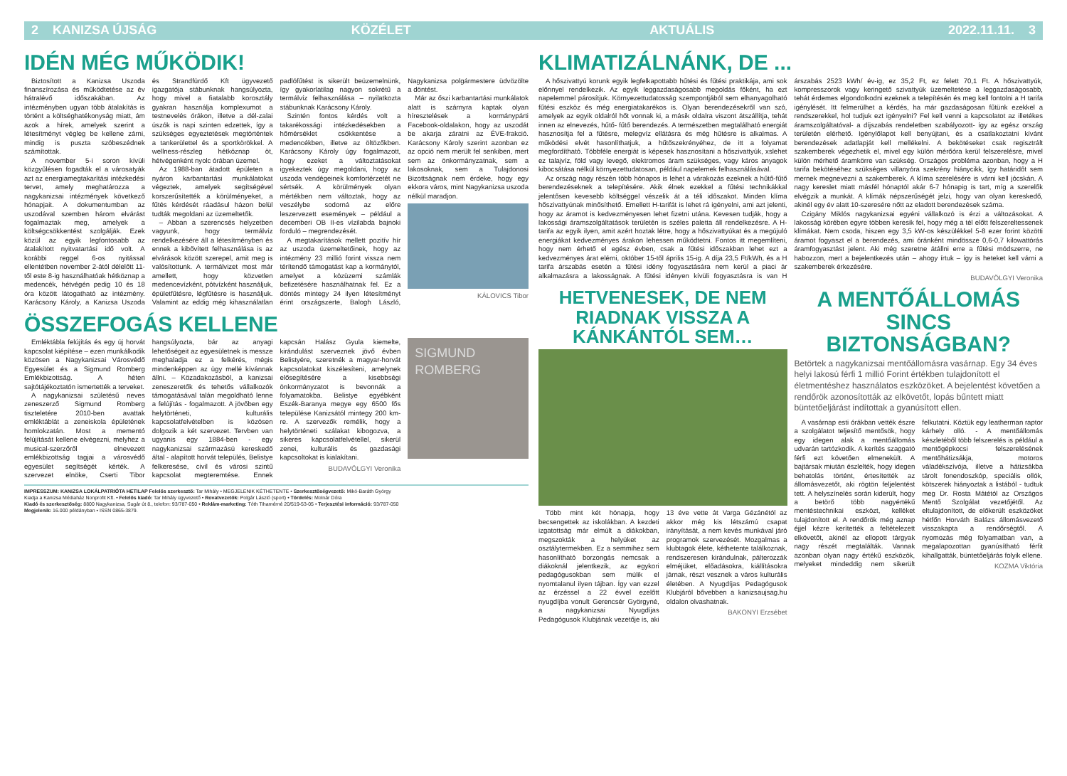2 KANIZSA ÚJSÁG KÖZÉLET AKTUÁLIS 2022.11.11. 3
IDÉN MÉG MŰKÖDIK!
Biztosított a Kanizsa Uszoda finanszírozása és működtetése az év hátralévő időszakában. Az intézményben ugyan több átalakítás is történt a költséghatékonyság miatt, ám azok a hírek, amelyek szerint a létesítményt végleg be kellene zárni, mindig is puszta szóbeszédnek számítottak.
A november 5-i soron kívüli közgyűlésen fogadták el a városatyák azt az energiamegtakarítási intézkedési tervet, amely meghatározza a nagykanizsai intézmények következő hónapjait. A dokumentumban az uszodával szemben három elvárást fogalmaztak meg, amelyek a költségcsökkentést szolgálják. Ezek közül az egyik legfontosabb az átalakított nyitvatartási idő volt. A korábbi reggel 6-os nyitással ellentétben november 2-ától délelőtt 11-től este 8-ig használhatóak hétköznap a medencék, hétvégén pedig 10 és 18 óra között látogatható az intézmény. Karácsony Károly, a Kanizsa Uszoda és Strandfürdő Kft ügyvezető igazgatója stábunknak hangsúlyozta, hogy mivel a fiatalabb korosztály gyakran használja komplexumot a testnevelés órákon, illetve a dél-zalai úszók is napi szinten edzettek, így a szükséges egyeztetések megtörténtek a tankerülettel és a sportkörökkel. A wellness-részleg hétköznap öt, hétvégenként nyolc órában üzemel.
Az 1988-ban átadott épületen a nyáron karbantartási munkálatokat végeztek, amelyek segítségével korszerűsítették a körülményeket, a fűtés kérdését ráadásul házon belül tudták megoldani az üzemeltetők.
– Abban a szerencsés helyzetben vagyunk, hogy termálvíz rendelkezésére áll a létesítményben és ennek a kibővített felhasználása is az elvárások között szerepel, amit meg is valósítottunk. A termálvizet most már amellett, hogy közvetlen medencevízként, pótvízként használjuk, épületfűtésre, légfűtésre is használjuk. Valamint az eddig még kihasználatlan padlófűtést is sikerült beüzemelnünk, így gyakorlatilag nagyon sokrétű a termálvíz felhasználása – nyilatkozta stábunknak Karácsony Károly.
Szintén fontos kérdés volt a takarékossági intézkedésekben a hőmérséklet csökkentése a medencékben, illetve az öltözőkben. Karácsony Károly úgy fogalmazott, hogy ezeket a változtatásokat igyekeztek úgy megoldani, hogy az uszoda vendégeinek komfortérzetét ne sértsék. A körülmények olyan mértékben nem változtak, hogy az veszélybe sodorná az előre leszervezett események – például a decemberi OB II-es vízilabda bajnoki forduló – megrendezését.
A megtakarítások mellett pozitív hír az uszoda üzemeltetőinek, hogy az intézmény 23 millió forint vissza nem térítendő támogatást kap a kormánytól, amelyet a közüzemi számlák befizetésére használhatnak fel. Ez a döntés mintegy 24 ilyen létesítményt érint országszerte, Balogh László, Nagykanizsa polgármestere üdvözölte a döntést.
Már az őszi karbantartási munkálatok alatt is szárnyra kaptak olyan híresztelések a kormánypárti Facebook-oldalakon, hogy az uszodát be akarja záratni az ÉVE-frakció. Karácsony Károly szerint azonban ez az opció nem merült fel senkiben, mert sem az önkormányzatnak, sem a lakosoknak, sem a Tulajdonosi Bizottságnak nem érdeke, hogy egy ekkora város, mint Nagykanizsa uszoda nélkül maradjon.
KÁLOVICS Tibor
ÖSSZEFOGÁS KELLENE
Emléktábla felújítás és egy új horvát kapcsolat kiépítése – ezen munkálkodik közösen a Nagykanizsai Városvédő Egyesület és a Sigmund Romberg Emlékbizottság. A héten sajtótájékoztatón ismertették a terveket.
A nagykanizsai születésű neves zeneszerző Sigmund Romberg tiszteletére 2010-ben avattak emléktáblát a zeneiskola épületének homlokzatán. Most a mementó felújítását kellene elvégezni, melyhez a musical-szerzőről elnevezett emlékbizottság tagjai a városvédő egyesület segítségét kérték. A szervezet elnöke, Cserti Tibor hangsúlyozta, bár az anyagi lehetőségeit az egyesületnek is messze meghaladja ez a felkérés, mégis mindenképpen az ügy mellé kívánnak állni. – Közadakozásból, a kanizsai zeneszeretők és tehetős vállalkozók támogatásával talán megoldható lenne a felújítás - fogalmazott. A jövőben egy helytörténeti, kulturális kapcsolatfelvételben is közösen dolgozik a két szervezet. Tervben van ugyanis egy 1884-ben - egy nagykanizsai származású kereskedő által - alapított horvát település, Belistye felkeresése, civil és városi szintű kapcsolat megteremtése. Ennek kapcsán Halász Gyula kiemelte, kirándulást szerveznek jövő évben Belistyére, szeretnék a magyar-horvát kapcsolatokat kiszélesíteni, amelynek elősegítésére a kisebbségi önkormányzatot is bevonnák a folyamatokba. Belistye egyébként Eszék-Baranya megye egy 6500 fős települése Kanizsától mintegy 200 km-re. A szervezők remélik, hogy a helytörténeti szálakat kibogozva, a sikeres kapcsolatfelvétellel, sikerül zenei, kulturális és gazdasági kapcsoltokat is kialakítani.
BUDAVÖLGYI Veronika
SIGMUND ROMBERG
IMPRESSZUM: KANIZSA LOKÁLPATRIÓTA HETILAP Felelős szerkesztő: Tar Mihály • MEGJELENIK KÉTHETENTE • Szerkesztőségvezető: Mikó-Baráth György
Kiadja a Kanizsa Médiaház Nonprofit Kft. • Felelős kiadó: Tar Mihály ügyvezető • Rovatvezetők: Polgár László (sport) • Tördelés: Molnár Dóra
Kiadó és szerkesztőség: 8800 Nagykanizsa, Sugár út 8., telefon: 93/787-050 • Reklám-marketing: Tóth Tihamérné 20/519-53-05 • Terjesztési információ: 93/787-050
Megjelenik: 16.000 példányban • ISSN 0865-3879.
KLIMATIZÁLNÁNK, DE ...
A hőszivattyú korunk egyik legfelkapottabb hűtési és fűtési praktikája, ami sok előnnyel rendelkezik. Az egyik leggazdaságosabb megoldás főként, ha ezt napelemmel párosítjuk. Környezettudatosság szempontjából sem elhanyagolható fűtési eszköz és még energiatakarékos is. Olyan berendezésekről van szó, amelyek az egyik oldalról hőt vonnak ki, a másik oldalra viszont átszállítja, tehát innen az elnevezés, hűtő- fűtő berendezés. A természetben megtalálható energiát hasznosítja fel a fűtésre, melegvíz ellátásra és még hűtésre is alkalmas. A működési elvét hasonlíthatjuk, a hűtőszekrényéhez, de itt a folyamat megfordítható. Többféle energiát is képesek hasznosítani a hőszivattyúk, xslehet ez talajvíz, föld vagy levegő, elektromos áram szükséges, vagy káros anyagok kibocsátása nélkül környezettudatosan, például napelemek felhasználásával.
Az ország nagy részén több hónapos is lehet a várakozás ezeknek a hűtő-fűtő berendezéseknek a telepítésére. Akik élnek ezekkel a fűtési technikákkal jelentősen kevesebb költséggel vészelik át a téli időszakot. Minden klíma hőszivattyúnak minősíthető. Emellett H-tarifát is lehet rá igényelni, ami azt jelenti, hogy az áramot is kedvezményesen lehet fizetni utána. Kevesen tudják, hogy a lakossági áramszolgáltatások területén is széles paletta áll rendelkezésre. A H-tarifa az egyik ilyen, amit azért hoztak létre, hogy a hőszivattyúkat és a megújuló energiákat kedvezményes árakon lehessen működtetni. Fontos itt megemlíteni, hogy nem érhető el egész évben, csak a fűtési időszakban lehet ezt a kedvezményes árat elérni, október 15-től április 15-ig. A díja 23,5 Ft/kWh, és a H tarifa árszabás esetén a fűtési idény fogyasztására nem kerül a piaci ár alkalmazásra a lakosságnak. A fűtési idényen kívüli fogyasztásra is van H árszabás 2523 kWh/ év-ig, ez 35,2 Ft, ez felett 70,1 Ft. A hőszivattyúk, kompresszorok vagy keringető szivattyúk üzemeltetése a leggazdaságosabb, tehát érdemes elgondolkodni ezeknek a telepítésén és meg kell fontolni a H tarifa igénylését. Itt felmerülhet a kérdés, ha már gazdaságosan fűtünk ezekkel a rendszerekkel, hol tudjuk ezt igényelni? Fel kell venni a kapcsolatot az illetékes áramszolgáltatóval- a díjszabás rendeletben szabályozott- így az egész ország területén elérhető. Igénylőlapot kell benyújtani, és a csatlakoztatni kívánt berendezések adatlapját kell mellékelni. A bekötéseket csak regisztrált szakemberek végezhetik el, mivel egy külön mérőóra kerül felszerelésre, mivel külön mérhető áramkörre van szükség. Országos probléma azonban, hogy a H tarifa bekötéséhez szükséges villanyóra szekrény hiánycikk, így határidőt sem mernek megnevezni a szakemberek. A klíma szerelésére is várni kell jócskán. A nagy kereslet miatt másfél hónaptól akár 6-7 hónapig is tart, míg a szerelők elvégzik a munkát. A klímák népszerűségét jelzi, hogy van olyan kereskedő, akinél egy év alatt 10-szeresére nőtt az eladott berendezések száma.
Czigány Miklós nagykanizsai egyéni vállalkozó is érzi a változásokat. A lakosság körében egyre többen keresik fel, hogy még a tél előtt felszereltessenek klímákat. Nem csoda, hiszen egy 3,5 kW-os készülékkel 5-8 ezer forint közötti áramot fogyaszt el a berendezés, ami óránként mindössze 0,6-0,7 kilowattórás áramfogyasztást jelent. Aki még szeretne átállni erre a fűtési módszerre, ne habozzon, mert a bejelentkezés után – ahogy írtuk – így is heteket kell várni a szakemberek érkezésére.
BUDAVÖLGYI Veronika
HETVENESEK, DE NEM RIADNAK VISSZA A KÁNKÁNTÓL SEM…
Több mint két hónapja, hogy becsengettek az iskolákban. A kezdeti izgatottság már elmúlt a diákokban, megszokták a helyüket az osztálytermekben. Ez a semmihez sem hasonlítható borzongás nemcsak a diákoknál jelentkezik, az egykori pedagógusokban sem múlik el nyomtalanul ilyen tájban. Így van ezzel az érzéssel a 22 évvel ezelőtt nyugdíjba vonult Gerencsér Györgyné, a nagykanizsai Nyugdíjas Pedagógusok Klubjának vezetője is, aki 13 éve vette át Varga Gézánétól az akkor még kis létszámú csapat irányítását, a nem kevés munkával járó programok szervezését. Mozgalmas a klubtagok élete, kéthetente találkoznak, rendszeresen kirándulnak, pálterozzák elméjüket, előadásokra, kiállításokra járnak, részt vesznek a város kulturális életében. A Nyugdíjas Pedagógusok Klubjáról bővebben a kanizsaujsag.hu oldalon olvashatnak.
BAKONYI Erzsébet
A MENTŐÁLLOMÁS SINCS BIZTONSÁGBAN?
Betörtek a nagykanizsai mentőállomásra vasárnap. Egy 34 éves helyi lakosú férfi 1 millió Forint értékben tulajdonított el életmentéshez használatos eszközöket. A bejelentést követően a rendőrök azonosították az elkövetőt, lopás bűntett miatt büntetőeljárást indítottak a gyanúsított ellen.
A vasárnap esti órákban vették észre a szolgálatot teljesítő mentősök, hogy egy idegen alak a mentőállomás udvarán tartózkodik. A kerítés szaggató férfi ezt követően elmenekült. A bajtársak miután észlelték, hogy idegen behatolás történt, értesítették az állomásvezetőt, aki rögtön feljelentést tett. A helyszínelés során kiderült, hogy a betörő több nagyértékű mentéstechnikai eszközt, kelléket tulajdonított el. A rendőrök még aznap éjjel kézre kerítették a feltételezett elkövetőt, akinél az ellopott tárgyak nagy részét megtalálták. Vannak azonban olyan nagy értékű eszközök, melyeket mindeddig nem sikerült felkutatni. Köztük egy leatherman raptor kárhely olló. - A mentőállomás készletéből több felszerelés is például a mentőgépkocsi felszerelésének mentőhátizsákja, motoros váladékszívója, illetve a hátizsákba tárolt fonendoszkóp, speciális ollók, kötszerek hiányoztak a listából - tudtuk meg Dr. Rosta Mátétól az Országos Mentő Szolgálat vezetőjétől. Az eltulajdonított, de előkerült eszközöket hétfőn Horváth Balázs állomásvezető visszakapta a rendőrségtől. A nyomozás még folyamatban van, a megalapozottan gyanúsítható férfit kihallgatták, büntetőeljárás folyik ellene.
KOZMA Viktória